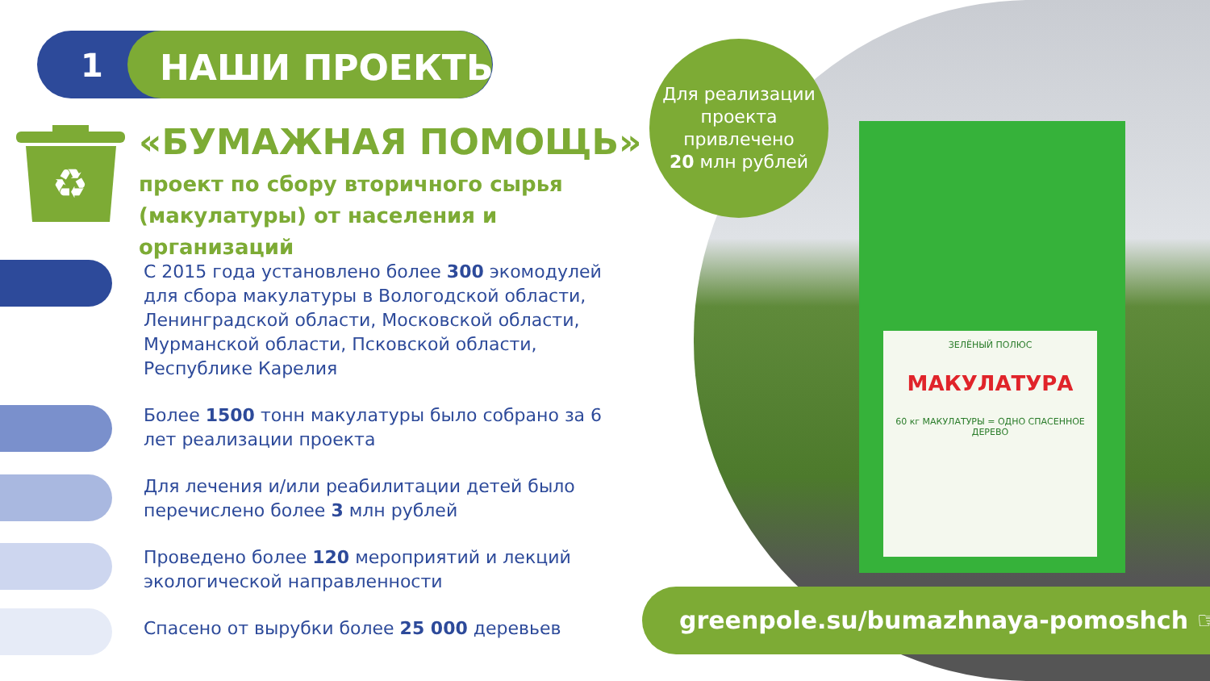ЗЕЛЁНЫЙ ПОЛЮС
МАКУЛАТУРА
60 кг МАКУЛАТУРЫ = ОДНО СПАСЕННОЕ ДЕРЕВО
1 НАШИ ПРОЕКТЫ:
♻
«БУМАЖНАЯ ПОМОЩЬ»
проект по сбору вторичного сырья
(макулатуры) от населения и организаций
С 2015 года установлено более 300 экомодулей для сбора макулатуры в Вологодской области, Ленинградской области, Московской области, Мурманской области, Псковской области, Республике Карелия
Более 1500 тонн макулатуры было собрано за 6 лет реализации проекта
Для лечения и/или реабилитации детей было перечислено более 3 млн рублей
Проведено более 120 мероприятий и лекций экологической направленности
Спасено от вырубки более 25 000 деревьев
Для реализации проекта привлечено
20 млн рублей
greenpole.su/bumazhnaya-pomoshch ☞